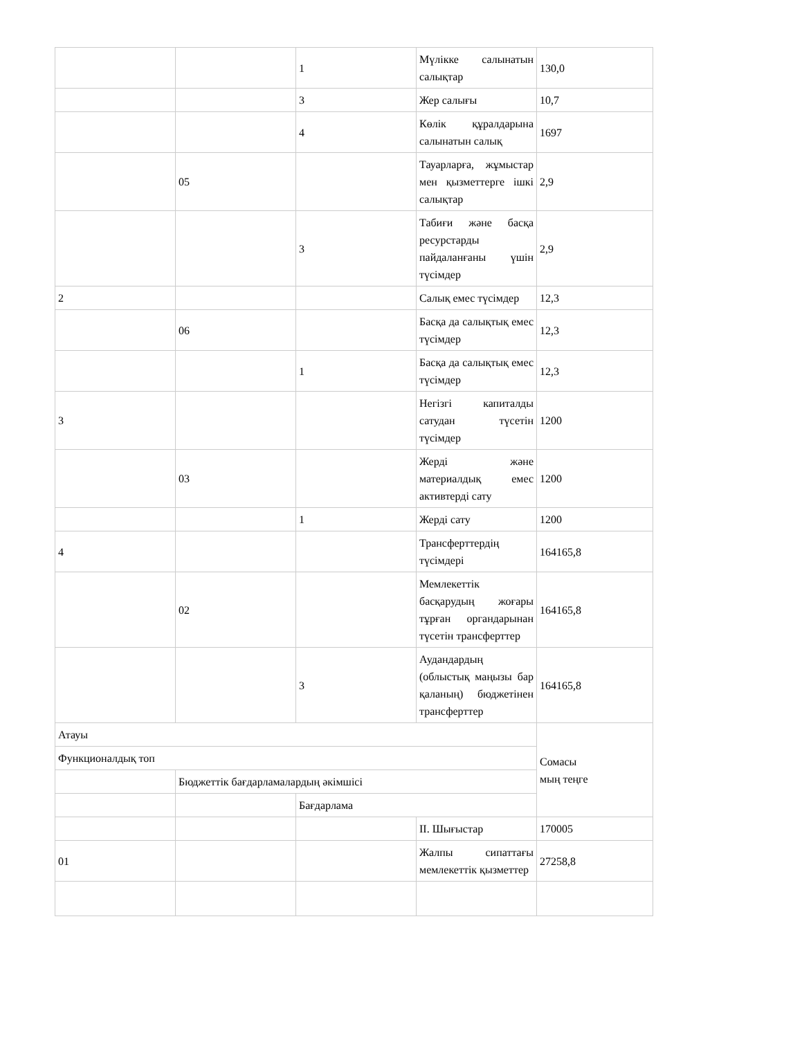| | | 1 | Мүлікке салынатын салықтар | 130,0 |
| | | 3 | Жер салығы | 10,7 |
| | | 4 | Көлік құралдарына салынатын салық | 1697 |
| | 05 | | Тауарларға, жұмыстар мен қызметтерге ішкі салықтар | 2,9 |
| | | 3 | Табиғи және басқа ресурстарды пайдаланғаны үшін түсімдер | 2,9 |
| 2 | | | Салық емес түсімдер | 12,3 |
| | 06 | | Басқа да салықтық емес түсімдер | 12,3 |
| | | 1 | Басқа да салықтық емес түсімдер | 12,3 |
| 3 | | | Негізгі капиталды сатудан түсетін түсімдер | 1200 |
| | 03 | | Жерді және материалдық емес активтерді сату | 1200 |
| | | 1 | Жерді сату | 1200 |
| 4 | | | Трансферттердің түсімдері | 164165,8 |
| | 02 | | Мемлекеттік басқарудың жоғары тұрған органдарынан түсетін трансферттер | 164165,8 |
| | | 3 | Аудандардың (облыстық маңызы бар қаланың) бюджетінен трансферттер | 164165,8 |
| Атауы | | | | Сомасы мың теңге |
| Функционалдық топ | | | | |
| | Бюджеттік бағдарламалардың әкімшісі | | | |
| | | Бағдарлама | | |
| | | | ІІ. Шығыстар | 170005 |
| 01 | | | Жалпы сипаттағы мемлекеттік қызметтер | 27258,8 |